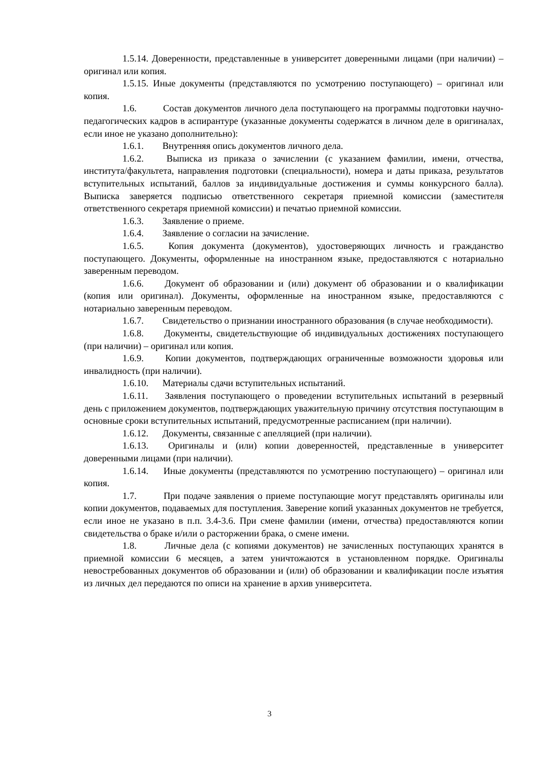1.5.14. Доверенности, представленные в университет доверенными лицами (при наличии) – оригинал или копия.
1.5.15. Иные документы (представляются по усмотрению поступающего) – оригинал или копия.
1.6. Состав документов личного дела поступающего на программы подготовки научно-педагогических кадров в аспирантуре (указанные документы содержатся в личном деле в оригиналах, если иное не указано дополнительно):
1.6.1. Внутренняя опись документов личного дела.
1.6.2. Выписка из приказа о зачислении (с указанием фамилии, имени, отчества, института/факультета, направления подготовки (специальности), номера и даты приказа, результатов вступительных испытаний, баллов за индивидуальные достижения и суммы конкурсного балла). Выписка заверяется подписью ответственного секретаря приемной комиссии (заместителя ответственного секретаря приемной комиссии) и печатью приемной комиссии.
1.6.3. Заявление о приеме.
1.6.4. Заявление о согласии на зачисление.
1.6.5. Копия документа (документов), удостоверяющих личность и гражданство поступающего. Документы, оформленные на иностранном языке, предоставляются с нотариально заверенным переводом.
1.6.6. Документ об образовании и (или) документ об образовании и о квалификации (копия или оригинал). Документы, оформленные на иностранном языке, предоставляются с нотариально заверенным переводом.
1.6.7. Свидетельство о признании иностранного образования (в случае необходимости).
1.6.8. Документы, свидетельствующие об индивидуальных достижениях поступающего (при наличии) – оригинал или копия.
1.6.9. Копии документов, подтверждающих ограниченные возможности здоровья или инвалидность (при наличии).
1.6.10. Материалы сдачи вступительных испытаний.
1.6.11. Заявления поступающего о проведении вступительных испытаний в резервный день с приложением документов, подтверждающих уважительную причину отсутствия поступающим в основные сроки вступительных испытаний, предусмотренные расписанием (при наличии).
1.6.12. Документы, связанные с апелляцией (при наличии).
1.6.13. Оригиналы и (или) копии доверенностей, представленные в университет доверенными лицами (при наличии).
1.6.14. Иные документы (представляются по усмотрению поступающего) – оригинал или копия.
1.7. При подаче заявления о приеме поступающие могут представлять оригиналы или копии документов, подаваемых для поступления. Заверение копий указанных документов не требуется, если иное не указано в п.п. 3.4-3.6. При смене фамилии (имени, отчества) предоставляются копии свидетельства о браке и/или о расторжении брака, о смене имени.
1.8. Личные дела (с копиями документов) не зачисленных поступающих хранятся в приемной комиссии 6 месяцев, а затем уничтожаются в установленном порядке. Оригиналы невостребованных документов об образовании и (или) об образовании и квалификации после изъятия из личных дел передаются по описи на хранение в архив университета.
3